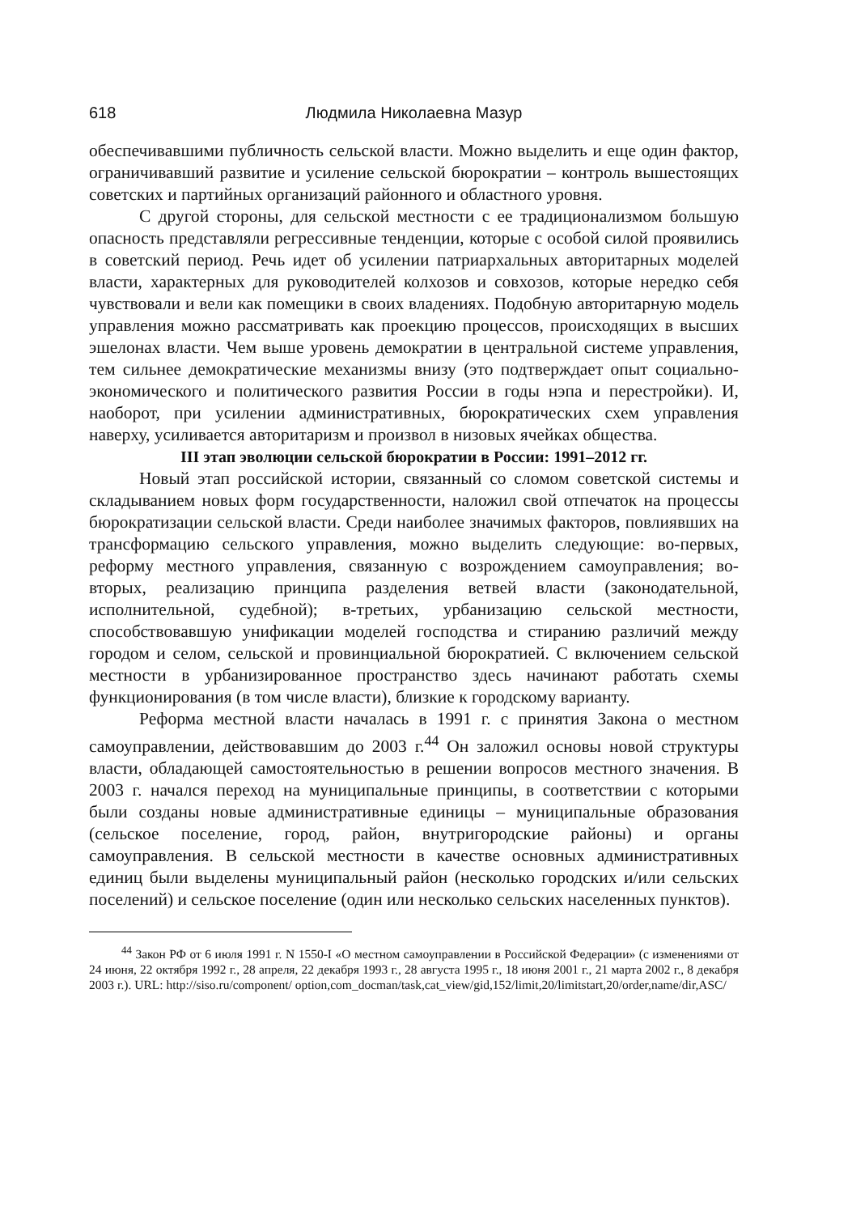618 Людмила Николаевна Мазур
обеспечивавшими публичность сельской власти. Можно выделить и еще один фактор, ограничивавший развитие и усиление сельской бюрократии – контроль вышестоящих советских и партийных организаций районного и областного уровня.
С другой стороны, для сельской местности с ее традиционализмом большую опасность представляли регрессивные тенденции, которые с особой силой проявились в советский период. Речь идет об усилении патриархальных авторитарных моделей власти, характерных для руководителей колхозов и совхозов, которые нередко себя чувствовали и вели как помещики в своих владениях. Подобную авторитарную модель управления можно рассматривать как проекцию процессов, происходящих в высших эшелонах власти. Чем выше уровень демократии в центральной системе управления, тем сильнее демократические механизмы внизу (это подтверждает опыт социально-экономического и политического развития России в годы нэпа и перестройки). И, наоборот, при усилении административных, бюрократических схем управления наверху, усиливается авторитаризм и произвол в низовых ячейках общества.
III этап эволюции сельской бюрократии в России: 1991–2012 гг.
Новый этап российской истории, связанный со сломом советской системы и складыванием новых форм государственности, наложил свой отпечаток на процессы бюрократизации сельской власти. Среди наиболее значимых факторов, повлиявших на трансформацию сельского управления, можно выделить следующие: во-первых, реформу местного управления, связанную с возрождением самоуправления; во-вторых, реализацию принципа разделения ветвей власти (законодательной, исполнительной, судебной); в-третьих, урбанизацию сельской местности, способствовавшую унификации моделей господства и стиранию различий между городом и селом, сельской и провинциальной бюрократией. С включением сельской местности в урбанизированное пространство здесь начинают работать схемы функционирования (в том числе власти), близкие к городскому варианту.
Реформа местной власти началась в 1991 г. с принятия Закона о местном самоуправлении, действовавшим до 2003 г.<sup>44</sup> Он заложил основы новой структуры власти, обладающей самостоятельностью в решении вопросов местного значения. В 2003 г. начался переход на муниципальные принципы, в соответствии с которыми были созданы новые административные единицы – муниципальные образования (сельское поселение, город, район, внутригородские районы) и органы самоуправления. В сельской местности в качестве основных административных единиц были выделены муниципальный район (несколько городских и/или сельских поселений) и сельское поселение (один или несколько сельских населенных пунктов).
<sup>44</sup> Закон РФ от 6 июля 1991 г. N 1550-I «О местном самоуправлении в Российской Федерации» (с изменениями от 24 июня, 22 октября 1992 г., 28 апреля, 22 декабря 1993 г., 28 августа 1995 г., 18 июня 2001 г., 21 марта 2002 г., 8 декабря 2003 г.). URL: http://siso.ru/component/ option,com_docman/task,cat_view/gid,152/limit,20/limitstart,20/order,name/dir,ASC/